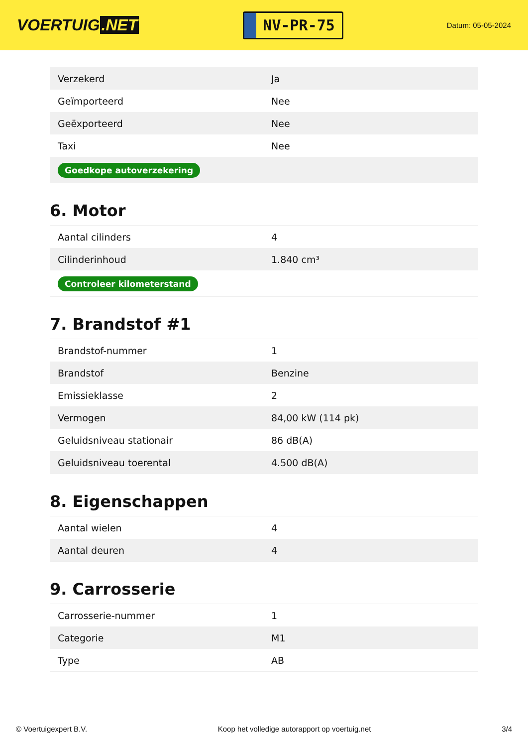VOERTUIG.NET
NV-PR-75
Datum: 05-05-2024
| Verzekerd | Ja |
| Geïmporteerd | Nee |
| Geëxporteerd | Nee |
| Taxi | Nee |
| Goedkope autoverzekering | |
6. Motor
| Aantal cilinders | 4 |
| Cilinderinhoud | 1.840 cm³ |
| Controleer kilometerstand | |
7. Brandstof #1
| Brandstof-nummer | 1 |
| Brandstof | Benzine |
| Emissieklasse | 2 |
| Vermogen | 84,00 kW (114 pk) |
| Geluidsniveau stationair | 86 dB(A) |
| Geluidsniveau toerental | 4.500 dB(A) |
8. Eigenschappen
| Aantal wielen | 4 |
| Aantal deuren | 4 |
9. Carrosserie
| Carrosserie-nummer | 1 |
| Categorie | M1 |
| Type | AB |
© Voertuigexpert B.V. Koop het volledige autorapport op voertuig.net 3/4